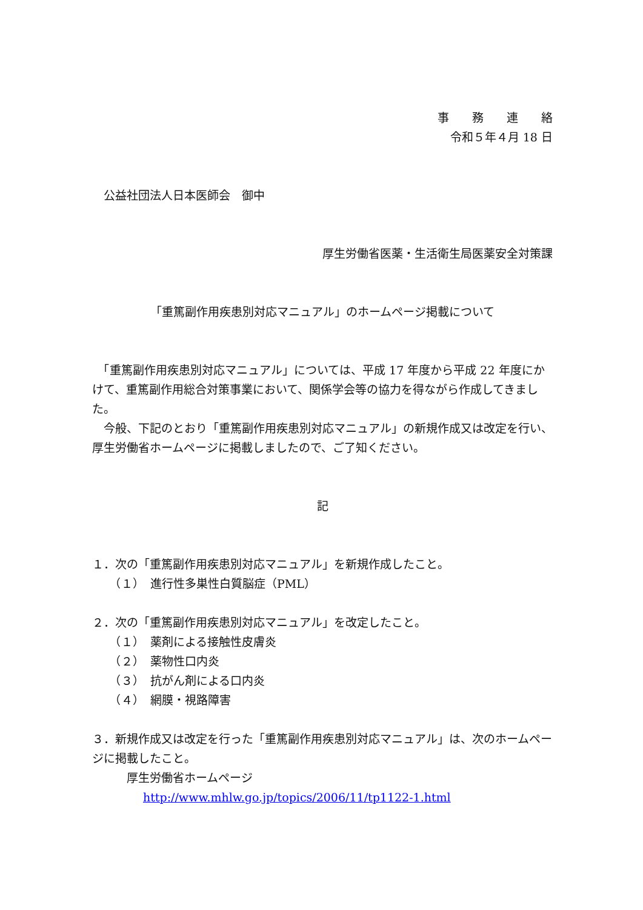事　　務　　連　　絡
令和５年４月 18 日
　公益社団法人日本医師会　御中
厚生労働省医薬・生活衛生局医薬安全対策課
「重篤副作用疾患別対応マニュアル」のホームページ掲載について
　「重篤副作用疾患別対応マニュアル」については、平成 17 年度から平成 22 年度にかけて、重篤副作用総合対策事業において、関係学会等の協力を得ながら作成してきました。
　今般、下記のとおり「重篤副作用疾患別対応マニュアル」の新規作成又は改定を行い、厚生労働省ホームページに掲載しましたので、ご了知ください。
記
１．次の「重篤副作用疾患別対応マニュアル」を新規作成したこと。
　　（１）　進行性多巣性白質脳症（PML）
２．次の「重篤副作用疾患別対応マニュアル」を改定したこと。
　　（１）　薬剤による接触性皮膚炎
　　（２）　薬物性口内炎
　　（３）　抗がん剤による口内炎
　　（４）　網膜・視路障害
３．新規作成又は改定を行った「重篤副作用疾患別対応マニュアル」は、次のホームページに掲載したこと。
　　　厚生労働省ホームページ
http://www.mhlw.go.jp/topics/2006/11/tp1122-1.html